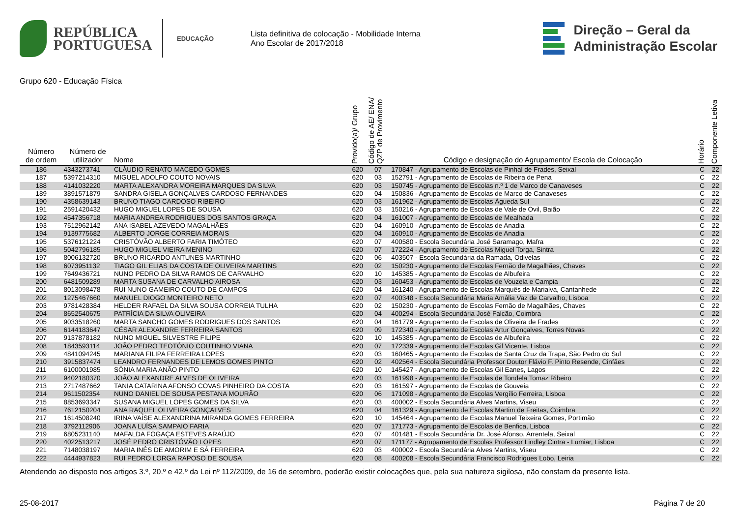REPÚBLICA
PORTUGUESA
EDUCAÇÃO
Lista definitiva de colocação - Mobilidade Interna
Ano Escolar de 2017/2018
Direção – Geral da
Administração Escolar
Grupo 620 - Educação Física
| Número de ordem | Número de utilizador | Nome | Provido(a)/ Grupo | Código de AE/ ENA/ QZP de Provimento | Código e designação do Agrupamento/ Escola de Colocação | Horário | Componente Letiva |
| --- | --- | --- | --- | --- | --- | --- | --- |
| 186 | 4343273741 | CLÁUDIO RENATO MACEDO GOMES | 620 | 07 | 170847 - Agrupamento de Escolas de Pinhal de Frades, Seixal | C | 22 |
| 187 | 5397214310 | MIGUEL ADOLFO COUTO NOVAIS | 620 | 03 | 152791 - Agrupamento de Escolas de Ribeira de Pena | C | 22 |
| 188 | 4141032220 | MARTA ALEXANDRA MOREIRA MARQUES DA SILVA | 620 | 03 | 150745 - Agrupamento de Escolas n.º 1 de Marco de Canaveses | C | 22 |
| 189 | 3891571879 | SANDRA GISELA GONÇALVES CARDOSO FERNANDES | 620 | 04 | 150836 - Agrupamento de Escolas de Marco de Canaveses | C | 22 |
| 190 | 4358639143 | BRUNO TIAGO CARDOSO RIBEIRO | 620 | 03 | 161962 - Agrupamento de Escolas Águeda Sul | C | 22 |
| 191 | 2591420432 | HUGO MIGUEL LOPES DE SOUSA | 620 | 03 | 150216 - Agrupamento de Escolas de Vale de Ovil, Baião | C | 22 |
| 192 | 4547356718 | MARIA ANDREA RODRIGUES DOS SANTOS GRAÇA | 620 | 04 | 161007 - Agrupamento de Escolas de Mealhada | C | 22 |
| 193 | 7512962142 | ANA ISABEL AZEVEDO MAGALHÃES | 620 | 04 | 160910 - Agrupamento de Escolas de Anadia | C | 22 |
| 194 | 9139775682 | ALBERTO JORGE CORREIA MORAIS | 620 | 04 | 160910 - Agrupamento de Escolas de Anadia | C | 22 |
| 195 | 5376121224 | CRISTÓVÃO ALBERTO FARIA TIMÓTEO | 620 | 07 | 400580 - Escola Secundária José Saramago, Mafra | C | 22 |
| 196 | 5042796185 | HUGO MIGUEL VIEIRA MENINO | 620 | 07 | 172224 - Agrupamento de Escolas Miguel Torga, Sintra | C | 22 |
| 197 | 8006132720 | BRUNO RICARDO ANTUNES MARTINHO | 620 | 06 | 403507 - Escola Secundária da Ramada, Odivelas | C | 22 |
| 198 | 6073951132 | TIAGO GIL ELIAS DA COSTA DE OLIVEIRA MARTINS | 620 | 02 | 150230 - Agrupamento de Escolas Fernão de Magalhães, Chaves | C | 22 |
| 199 | 7649436721 | NUNO PEDRO DA SILVA RAMOS DE CARVALHO | 620 | 10 | 145385 - Agrupamento de Escolas de Albufeira | C | 22 |
| 200 | 6481509289 | MARTA SUSANA DE CARVALHO AIROSA | 620 | 03 | 160453 - Agrupamento de Escolas de Vouzela e Campia | C | 22 |
| 201 | 8013098478 | RUI NUNO GAMEIRO COUTO DE CAMPOS | 620 | 04 | 161240 - Agrupamento de Escolas Marquês de Marialva, Cantanhede | C | 22 |
| 202 | 1275467660 | MANUEL DIOGO MONTEIRO NETO | 620 | 07 | 400348 - Escola Secundária Maria Amália Vaz de Carvalho, Lisboa | C | 22 |
| 203 | 9781428384 | HELDER RAFAEL DA SILVA SOUSA CORREIA TULHA | 620 | 02 | 150230 - Agrupamento de Escolas Fernão de Magalhães, Chaves | C | 22 |
| 204 | 8652540675 | PATRÍCIA DA SILVA OLIVEIRA | 620 | 04 | 400294 - Escola Secundária José Falcão, Coimbra | C | 22 |
| 205 | 9033518260 | MARTA SANCHO GOMES RODRIGUES DOS SANTOS | 620 | 04 | 161779 - Agrupamento de Escolas de Oliveira de Frades | C | 22 |
| 206 | 6144183647 | CÉSAR ALEXANDRE FERREIRA SANTOS | 620 | 09 | 172340 - Agrupamento de Escolas Artur Gonçalves, Torres Novas | C | 22 |
| 207 | 9137878182 | NUNO MIGUEL SILVESTRE FILIPE | 620 | 10 | 145385 - Agrupamento de Escolas de Albufeira | C | 22 |
| 208 | 1843593114 | JOÃO PEDRO TEOTÓNIO COUTINHO VIANA | 620 | 07 | 172339 - Agrupamento de Escolas Gil Vicente, Lisboa | C | 22 |
| 209 | 4841094245 | MARIANA FILIPA FERREIRA LOPES | 620 | 03 | 160465 - Agrupamento de Escolas de Santa Cruz da Trapa, São Pedro do Sul | C | 22 |
| 210 | 3915837474 | LEANDRO FERNANDES DE LEMOS GOMES PINTO | 620 | 02 | 402564 - Escola Secundária Professor Doutor Flávio F. Pinto Resende, Cinfães | C | 22 |
| 211 | 6100001985 | SÓNIA MARIA ANÃO PINTO | 620 | 10 | 145427 - Agrupamento de Escolas Gil Eanes, Lagos | C | 22 |
| 212 | 9402180370 | JOÃO ALEXANDRE ALVES DE OLIVEIRA | 620 | 03 | 161998 - Agrupamento de Escolas de Tondela Tomaz Ribeiro | C | 22 |
| 213 | 2717487662 | TANIA CATARINA AFONSO COVAS PINHEIRO DA COSTA | 620 | 03 | 161597 - Agrupamento de Escolas de Gouveia | C | 22 |
| 214 | 9611502354 | NUNO DANIEL DE SOUSA PESTANA MOURÃO | 620 | 06 | 171098 - Agrupamento de Escolas Vergílio Ferreira, Lisboa | C | 22 |
| 215 | 8853693347 | SUSANA MIGUEL LOPES GOMES DA SILVA | 620 | 03 | 400002 - Escola Secundária Alves Martins, Viseu | C | 22 |
| 216 | 7612150204 | ANA RAQUEL OLIVEIRA GONÇALVES | 620 | 04 | 161329 - Agrupamento de Escolas Martim de Freitas, Coimbra | C | 22 |
| 217 | 1614508240 | IRINA VAÍSE ALEXANDRINA MIRANDA GOMES FERREIRA | 620 | 10 | 145464 - Agrupamento de Escolas Manuel Teixeira Gomes, Portimão | C | 22 |
| 218 | 3792112906 | JOANA LUÍSA SAMPAIO FARIA | 620 | 07 | 171773 - Agrupamento de Escolas de Benfica, Lisboa | C | 22 |
| 219 | 6805231140 | MAFALDA FOGAÇA ESTEVES ARAÚJO | 620 | 07 | 401481 - Escola Secundária Dr. José Afonso, Arrentela, Seixal | C | 22 |
| 220 | 4022513217 | JOSÉ PEDRO CRISTÓVÃO LOPES | 620 | 07 | 171177 - Agrupamento de Escolas Professor Lindley Cintra - Lumiar, Lisboa | C | 22 |
| 221 | 7148038197 | MARIA INÊS DE AMORIM E SÁ FERREIRA | 620 | 03 | 400002 - Escola Secundária Alves Martins, Viseu | C | 22 |
| 222 | 4444937823 | RUI PEDRO LORGA RAPOSO DE SOUSA | 620 | 08 | 400208 - Escola Secundária Francisco Rodrigues Lobo, Leiria | C | 22 |
Atendendo ao disposto nos artigos 3.º, 20.º e 42.º da Lei nº 112/2009, de 16 de setembro, poderão existir colocações que, pela sua natureza sigilosa, não constam da presente lista.
25-08-2017 Página 7 de 20